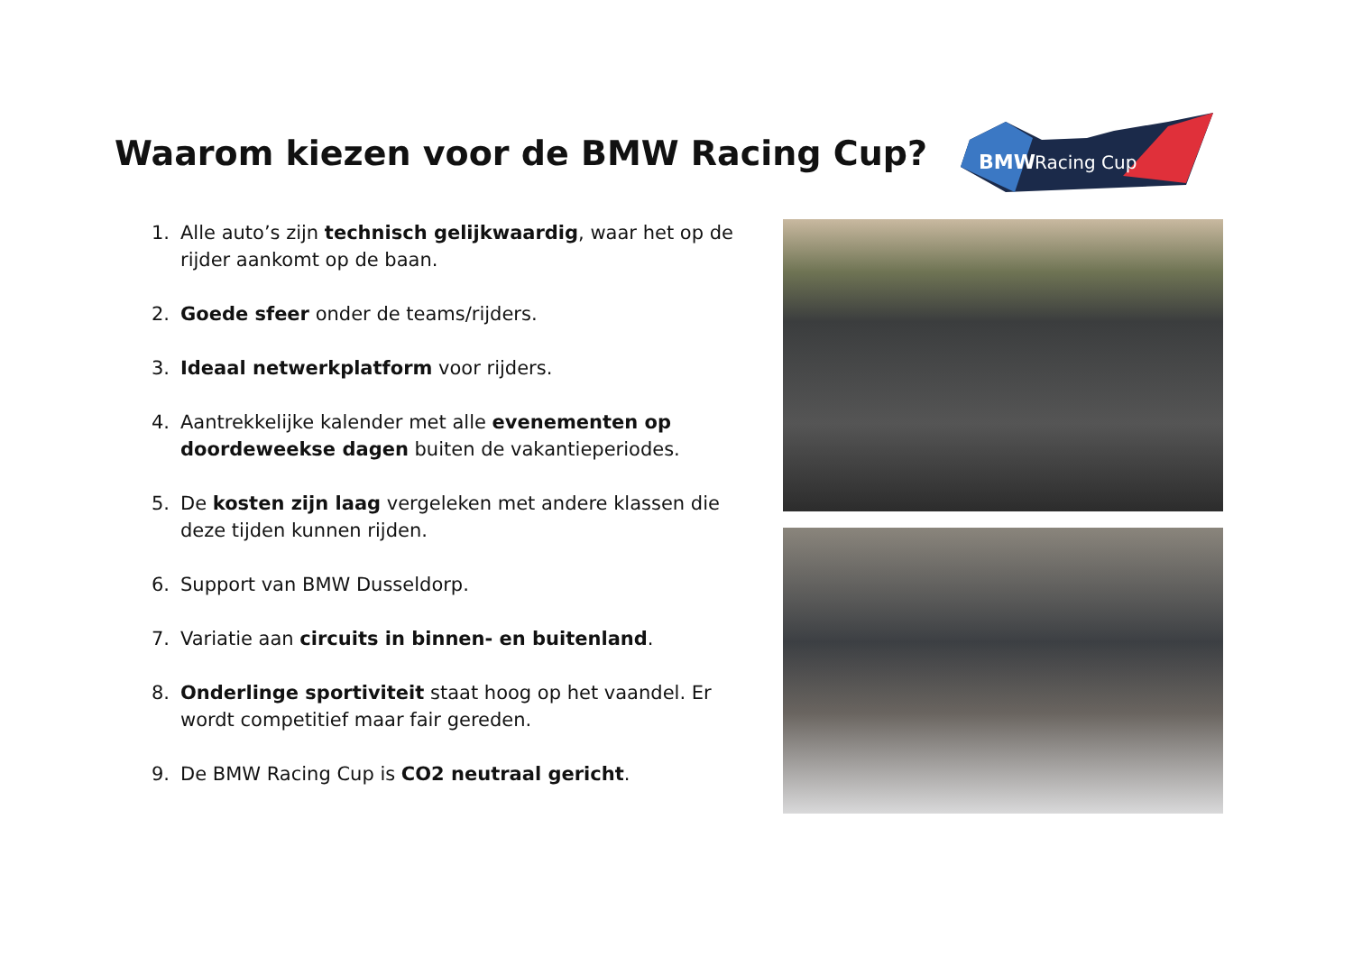Waarom kiezen voor de BMW Racing Cup?
BMW
Racing Cup
1. Alle auto’s zijn technisch gelijkwaardig, waar het op de rijder aankomt op de baan.
2. Goede sfeer onder de teams/rijders.
3. Ideaal netwerkplatform voor rijders.
4. Aantrekkelijke kalender met alle evenementen op doordeweekse dagen buiten de vakantieperiodes.
5. De kosten zijn laag vergeleken met andere klassen die deze tijden kunnen rijden.
6. Support van BMW Dusseldorp.
7. Variatie aan circuits in binnen- en buitenland.
8. Onderlinge sportiviteit staat hoog op het vaandel. Er wordt competitief maar fair gereden.
9. De BMW Racing Cup is CO2 neutraal gericht.